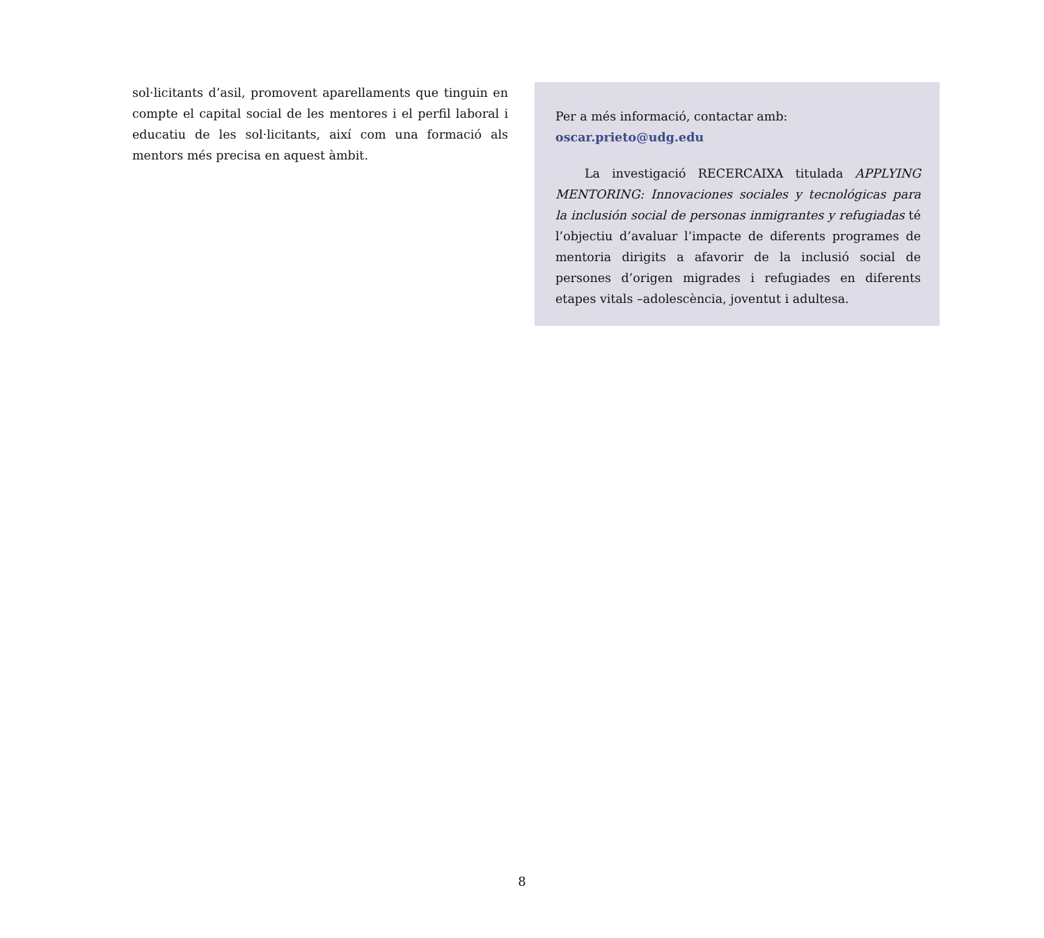sol·licitants d’asil, promovent aparellaments que tinguin en compte el capital social de les mentores i el perfil laboral i educatiu de les sol·licitants, així com una formació als mentors més precisa en aquest àmbit.
Per a més informació, contactar amb:
oscar.prieto@udg.edu
La investigació RECERCAIXA titulada APPLYING MENTORING: Innovaciones sociales y tecnológicas para la inclusión social de personas inmigrantes y refugiadas té l’objectiu d’avaluar l’impacte de diferents programes de mentoria dirigits a afavorir de la inclusió social de persones d’origen migrades i refugiades en diferents etapes vitals –adolescència, joventut i adultesa.
8